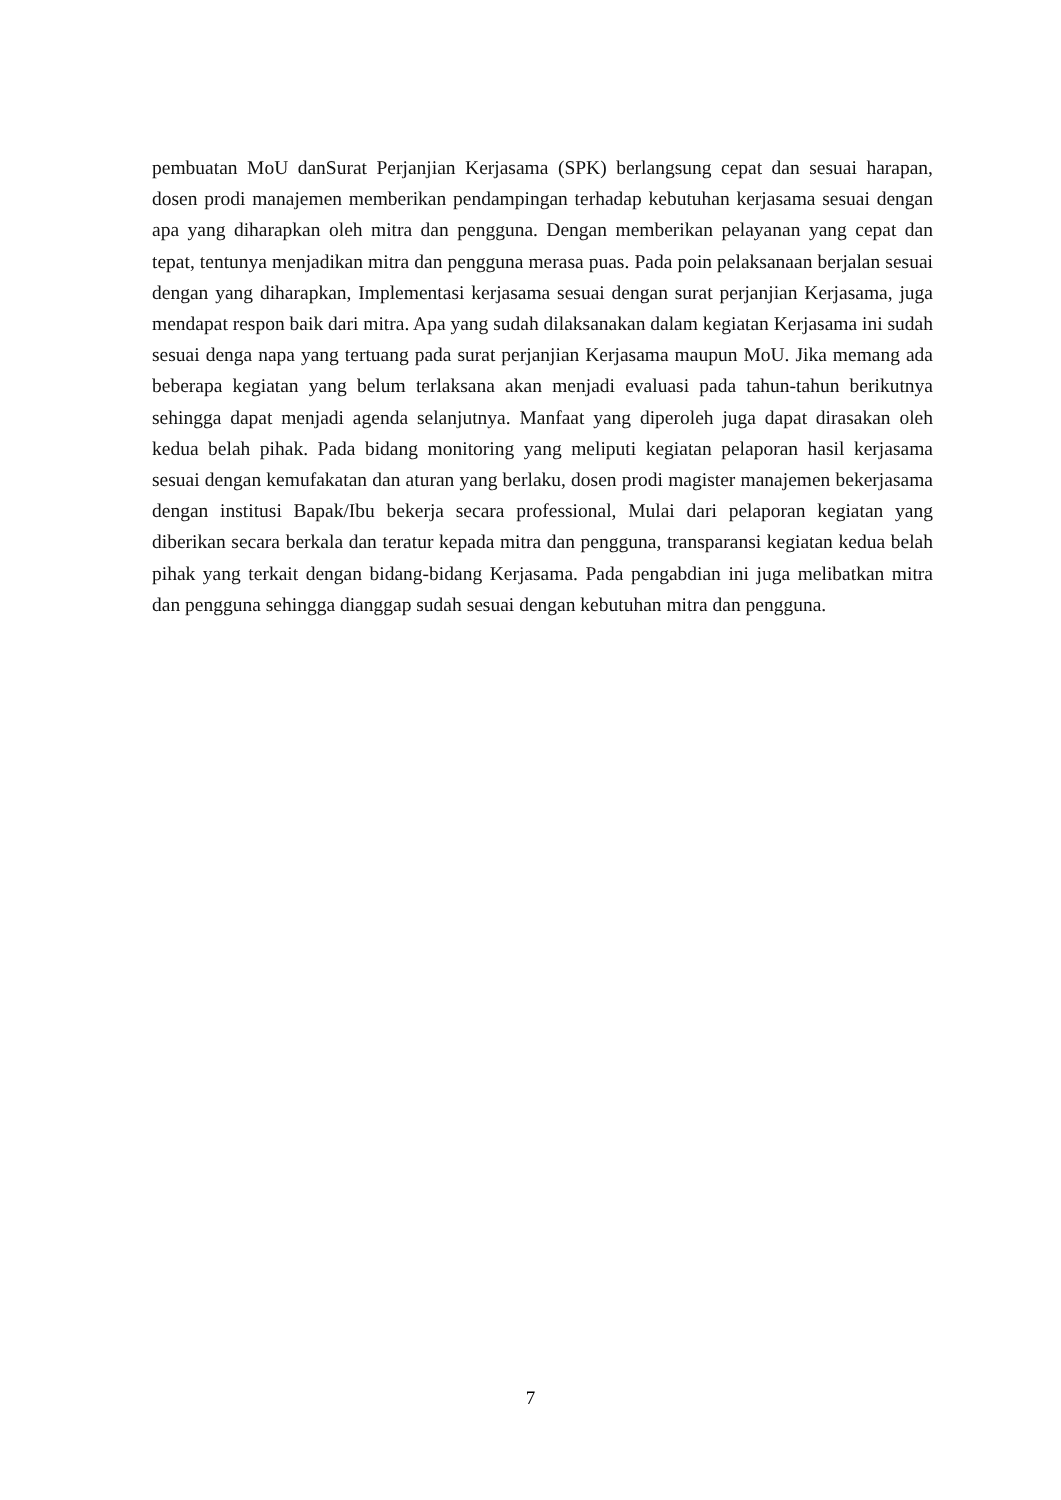pembuatan MoU danSurat Perjanjian Kerjasama (SPK) berlangsung cepat dan sesuai harapan, dosen prodi manajemen memberikan pendampingan terhadap kebutuhan kerjasama sesuai dengan apa yang diharapkan oleh mitra dan pengguna. Dengan memberikan pelayanan yang cepat dan tepat, tentunya menjadikan mitra dan pengguna merasa puas. Pada poin pelaksanaan berjalan sesuai dengan yang diharapkan, Implementasi kerjasama sesuai dengan surat perjanjian Kerjasama, juga mendapat respon baik dari mitra. Apa yang sudah dilaksanakan dalam kegiatan Kerjasama ini sudah sesuai denga napa yang tertuang pada surat perjanjian Kerjasama maupun MoU. Jika memang ada beberapa kegiatan yang belum terlaksana akan menjadi evaluasi pada tahun-tahun berikutnya sehingga dapat menjadi agenda selanjutnya. Manfaat yang diperoleh juga dapat dirasakan oleh kedua belah pihak. Pada bidang monitoring yang meliputi kegiatan pelaporan hasil kerjasama sesuai dengan kemufakatan dan aturan yang berlaku, dosen prodi magister manajemen bekerjasama dengan institusi Bapak/Ibu bekerja secara professional, Mulai dari pelaporan kegiatan yang diberikan secara berkala dan teratur kepada mitra dan pengguna, transparansi kegiatan kedua belah pihak yang terkait dengan bidang-bidang Kerjasama. Pada pengabdian ini juga melibatkan mitra dan pengguna sehingga dianggap sudah sesuai dengan kebutuhan mitra dan pengguna.
7